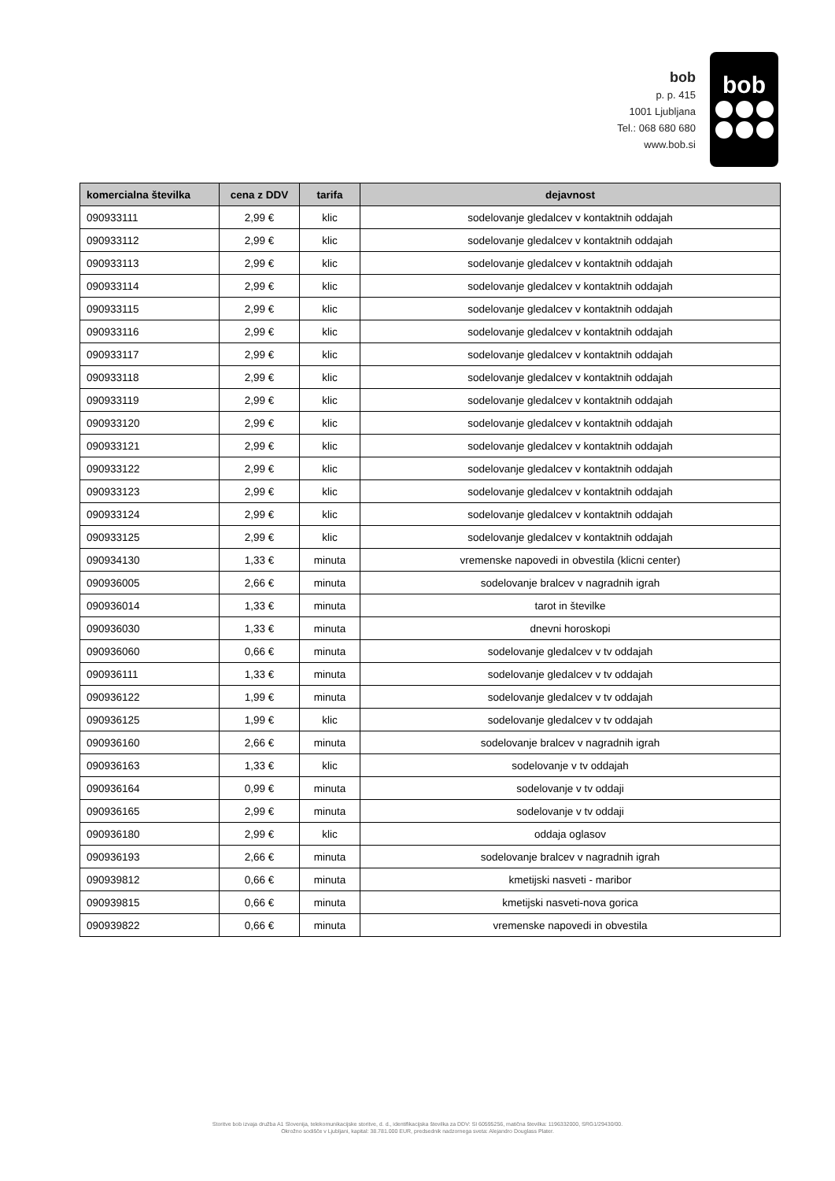bob
p. p. 415
1001 Ljubljana
Tel.: 068 680 680
www.bob.si
bob
| komercialna številka | cena z DDV | tarifa | dejavnost |
| --- | --- | --- | --- |
| 090933111 | 2,99 € | klic | sodelovanje gledalcev v kontaktnih oddajah |
| 090933112 | 2,99 € | klic | sodelovanje gledalcev v kontaktnih oddajah |
| 090933113 | 2,99 € | klic | sodelovanje gledalcev v kontaktnih oddajah |
| 090933114 | 2,99 € | klic | sodelovanje gledalcev v kontaktnih oddajah |
| 090933115 | 2,99 € | klic | sodelovanje gledalcev v kontaktnih oddajah |
| 090933116 | 2,99 € | klic | sodelovanje gledalcev v kontaktnih oddajah |
| 090933117 | 2,99 € | klic | sodelovanje gledalcev v kontaktnih oddajah |
| 090933118 | 2,99 € | klic | sodelovanje gledalcev v kontaktnih oddajah |
| 090933119 | 2,99 € | klic | sodelovanje gledalcev v kontaktnih oddajah |
| 090933120 | 2,99 € | klic | sodelovanje gledalcev v kontaktnih oddajah |
| 090933121 | 2,99 € | klic | sodelovanje gledalcev v kontaktnih oddajah |
| 090933122 | 2,99 € | klic | sodelovanje gledalcev v kontaktnih oddajah |
| 090933123 | 2,99 € | klic | sodelovanje gledalcev v kontaktnih oddajah |
| 090933124 | 2,99 € | klic | sodelovanje gledalcev v kontaktnih oddajah |
| 090933125 | 2,99 € | klic | sodelovanje gledalcev v kontaktnih oddajah |
| 090934130 | 1,33 € | minuta | vremenske napovedi in obvestila (klicni center) |
| 090936005 | 2,66 € | minuta | sodelovanje bralcev v nagradnih igrah |
| 090936014 | 1,33 € | minuta | tarot in številke |
| 090936030 | 1,33 € | minuta | dnevni horoskopi |
| 090936060 | 0,66 € | minuta | sodelovanje gledalcev v tv oddajah |
| 090936111 | 1,33 € | minuta | sodelovanje gledalcev v tv oddajah |
| 090936122 | 1,99 € | minuta | sodelovanje gledalcev v tv oddajah |
| 090936125 | 1,99 € | klic | sodelovanje gledalcev v tv oddajah |
| 090936160 | 2,66 € | minuta | sodelovanje bralcev v nagradnih igrah |
| 090936163 | 1,33 € | klic | sodelovanje v tv oddajah |
| 090936164 | 0,99 € | minuta | sodelovanje v tv oddaji |
| 090936165 | 2,99 € | minuta | sodelovanje v tv oddaji |
| 090936180 | 2,99 € | klic | oddaja oglasov |
| 090936193 | 2,66 € | minuta | sodelovanje bralcev v nagradnih igrah |
| 090939812 | 0,66 € | minuta | kmetijski nasveti - maribor |
| 090939815 | 0,66 € | minuta | kmetijski nasveti-nova gorica |
| 090939822 | 0,66 € | minuta | vremenske napovedi in obvestila |
Storitve bob izvaja družba A1 Slovenija, telekomunikacijske storitve, d. d., identifikacijska številka za DDV: SI 60595256, matična številka: 1196332000, SRG1/29430/00.
Okrožno sodišče v Ljubljani, kapital: 38.781.000 EUR, predsednik nadzornega sveta: Alejandro Douglass Plater.